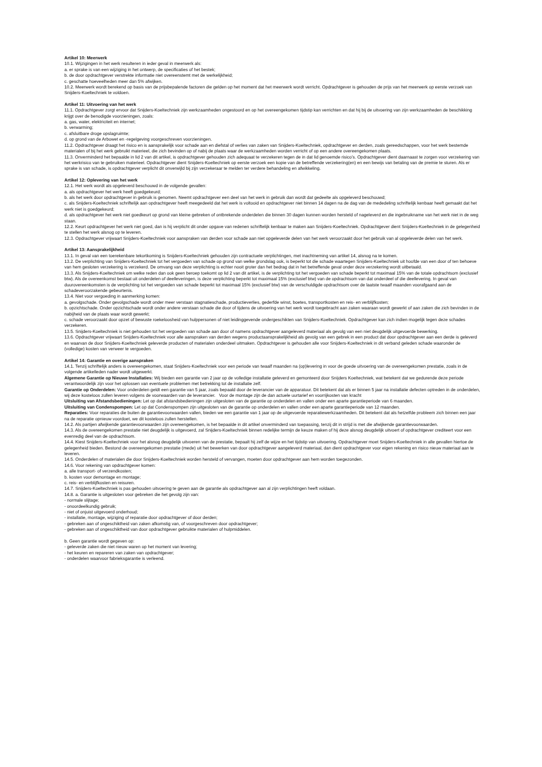Artikel 10: Meerwerk
10.1. Wijzigingen in het werk resulteren in ieder geval in meerwerk als:
a. er sprake is van een wijziging in het ontwerp, de specificaties of het bestek;
b. de door opdrachtgever verstrekte informatie niet overeenstemt met de werkelijkheid;
c. geschatte hoeveelheden meer dan 5% afwijken.
10.2. Meerwerk wordt berekend op basis van de prijsbepalende factoren die gelden op het moment dat het meerwerk wordt verricht. Opdrachtgever is gehouden de prijs van het meerwerk op eerste verzoek van Snijders-Koeltechniek te voldoen.
Artikel 11: Uitvoering van het werk
11.1. Opdrachtgever zorgt ervoor dat Snijders-Koeltechniek zijn werkzaamheden ongestoord en op het overeengekomen tijdstip kan verrichten en dat hij bij de uitvoering van zijn werkzaamheden de beschikking krijgt over de benodigde voorzieningen, zoals:
a. gas, water, elektriciteit en internet;
b. verwarming;
c. afsluitbare droge opslagruimte;
d. op grond van de Arbowet en -regelgeving voorgeschreven voorzieningen.
11.2. Opdrachtgever draagt het risico en is aansprakelijk voor schade aan en diefstal of verlies van zaken van Snijders-Koeltechniek, opdrachtgever en derden, zoals gereedschappen, voor het werk bestemde materialen of bij het werk gebruikt materieel, die zich bevinden op of nabij de plaats waar de werkzaamheden worden verricht of op een andere overeengekomen plaats.
11.3. Onverminderd het bepaalde in lid 2 van dit artikel, is opdrachtgever gehouden zich adequaat te verzekeren tegen de in dat lid genoemde risico’s. Opdrachtgever dient daarnaast te zorgen voor verzekering van het werkrisico van te gebruiken materieel. Opdrachtgever dient Snijders-Koeltechniek op eerste verzoek een kopie van de betreffende verzekering(en) en een bewijs van betaling van de premie te sturen. Als er sprake is van schade, is opdrachtgever verplicht dit onverwijld bij zijn verzekeraar te melden ter verdere behandeling en afwikkeling.
Artikel 12: Oplevering van het werk
12.1. Het werk wordt als opgeleverd beschouwd in de volgende gevallen:
a. als opdrachtgever het werk heeft goedgekeurd;
b. als het werk door opdrachtgever in gebruik is genomen. Neemt opdrachtgever een deel van het werk in gebruik dan wordt dat gedeelte als opgeleverd beschouwd;
c. als Snijders-Koeltechniek schriftelijk aan opdrachtgever heeft meegedeeld dat het werk is voltooid en opdrachtgever niet binnen 14 dagen na de dag van de mededeling schriftelijk kenbaar heeft gemaakt dat het werk niet is goedgekeurd;
d. als opdrachtgever het werk niet goedkeurt op grond van kleine gebreken of ontbrekende onderdelen die binnen 30 dagen kunnen worden hersteld of nageleverd en die ingebruikname van het werk niet in de weg staan.
12.2. Keurt opdrachtgever het werk niet goed, dan is hij verplicht dit onder opgave van redenen schriftelijk kenbaar te maken aan Snijders-Koeltechniek. Opdrachtgever dient Snijders-Koeltechniek in de gelegenheid te stellen het werk alsnog op te leveren.
12.3. Opdrachtgever vrijwaart Snijders-Koeltechniek voor aanspraken van derden voor schade aan niet opgeleverde delen van het werk veroorzaakt door het gebruik van al opgeleverde delen van het werk.
Artikel 13: Aansprakelijkheid
13.1. In geval van een toerekenbare tekortkoming is Snijders-Koeltechniek gehouden zijn contractuele verplichtingen, met inachtneming van artikel 14, alsnog na te komen.
13.2. De verplichting van Snijders-Koeltechniek tot het vergoeden van schade op grond van welke grondslag ook, is beperkt tot die schade waartegen Snijders-Koeltechniek uit hoofde van een door of ten behoeve van hem gesloten verzekering is verzekerd. De omvang van deze verplichting is echter nooit groter dan het bedrag dat in het betreffende geval onder deze verzekering wordt uitbetaald.
13.3. Als Snijders-Koeltechniek om welke reden dan ook geen beroep toekomt op lid 2 van dit artikel, is de verplichting tot het vergoeden van schade beperkt tot maximaal 15% van de totale opdrachtsom (exclusief btw). Als de overeenkomst bestaat uit onderdelen of deelleveringen, is deze verplichting beperkt tot maximaal 15% (exclusief btw) van de opdrachtsom van dat onderdeel of die deellevering. In geval van duurovereenkomsten is de verplichting tot het vergoeden van schade beperkt tot maximaal 15% (exclusief btw) van de verschuldigde opdrachtsom over de laatste twaalf maanden voorafgaand aan de schadeveroorzakende gebeurtenis.
13.4. Niet voor vergoeding in aanmerking komen:
a. gevolgschade. Onder gevolgschade wordt onder meer verstaan stagnatieschade, productieverlies, gederfde winst, boetes, transportkosten en reis- en verblijfkosten;
b. opzichtschade. Onder opzichtschade wordt onder andere verstaan schade die door of tijdens de uitvoering van het werk wordt toegebracht aan zaken waaraan wordt gewerkt of aan zaken die zich bevinden in de nabijheid van de plaats waar wordt gewerkt;
c. schade veroorzaakt door opzet of bewuste roekeloosheid van hulppersonen of niet leidinggevende ondergeschikten van Snijders-Koeltechniek. Opdrachtgever kan zich indien mogelijk tegen deze schades verzekeren.
13.5. Snijders-Koeltechniek is niet gehouden tot het vergoeden van schade aan door of namens opdrachtgever aangeleverd materiaal als gevolg van een niet deugdelijk uitgevoerde bewerking.
13.6. Opdrachtgever vrijwaart Snijders-Koeltechniek voor alle aanspraken van derden wegens productaansprakelijkheid als gevolg van een gebrek in een product dat door opdrachtgever aan een derde is geleverd en waarvan de door Snijders-Koeltechniek geleverde producten of materialen onderdeel uitmaken. Opdrachtgever is gehouden alle voor Snijders-Koeltechniek in dit verband geleden schade waaronder de (volledige) kosten van verweer te vergoeden.
Artikel 14: Garantie en overige aanspraken
14.1. Tenzij schriftelijk anders is overeengekomen, staat Snijders-Koeltechniek voor een periode van twaalf maanden na (op)levering in voor de goede uitvoering van de overeengekomen prestatie, zoals in de volgende artikelleden nader wordt uitgewerkt.
Algemene Garantie op Nieuwe Installaties: Wij bieden een garantie van 2 jaar op de volledige installatie geleverd en gemonteerd door Snijders Koeltechniek, wat betekent dat we gedurende deze periode verantwoordelijk zijn voor het oplossen van eventuele problemen met betrekking tot de installatie zelf.
Garantie op Onderdelen: Voor onderdelen geldt een garantie van 5 jaar, zoals bepaald door de leverancier van de apparatuur. Dit betekent dat als er binnen 5 jaar na installatie defecten optreden in de onderdelen, wij deze kosteloos zullen leveren volgens de voorwaarden van de leverancier. Voor de montage zijn de dan actuele uurtarief en voorrijkosten van kracht
Uitsluiting van Afstandsbedieningen: Let op dat afstandsbedieningen zijn uitgesloten van de garantie op onderdelen en vallen onder een aparte garantieperiode van 6 maanden.
Uitsluiting van Condenspompen: Let op dat Condenspompen zijn uitgesloten van de garantie op onderdelen en vallen onder een aparte garantieperiode van 12 maanden.
Reparaties: Voor reparaties die buiten de garantievoorwaarden vallen, bieden we een garantie van 1 jaar op de uitgevoerde reparatiewerkzaamheden. Dit betekent dat als hetzelfde probleem zich binnen een jaar na de reparatie opnieuw voordoet, we dit kosteloos zullen herstellen.
14.2. Als partijen afwijkende garantievoorwaarden zijn overeengekomen, is het bepaalde in dit artikel onverminderd van toepassing, tenzij dit in strijd is met die afwijkende garantievoorwaarden.
14.3. Als de overeengekomen prestatie niet deugdelijk is uitgevoerd, zal Snijders-Koeltechniek binnen redelijke termijn de keuze maken of hij deze alsnog deugdelijk uitvoert of opdrachtgever crediteert voor een evenredig deel van de opdrachtsom.
14.4. Kiest Snijders-Koeltechniek voor het alsnog deugdelijk uitvoeren van de prestatie, bepaalt hij zelf de wijze en het tijdstip van uitvoering. Opdrachtgever moet Snijders-Koeltechniek in alle gevallen hiertoe de gelegenheid bieden. Bestond de overeengekomen prestatie (mede) uit het bewerken van door opdrachtgever aangeleverd materiaal, dan dient opdrachtgever voor eigen rekening en risico nieuw materiaal aan te leveren.
14.5. Onderdelen of materialen die door Snijders-Koeltechniek worden hersteld of vervangen, moeten door opdrachtgever aan hem worden toegezonden.
14.6. Voor rekening van opdrachtgever komen:
a. alle transport- of verzendkosten;
b. kosten voor demontage en montage;
c. reis- en verblijfkosten en reisuren.
14.7. Snijders-Koeltechniek is pas gehouden uitvoering te geven aan de garantie als opdrachtgever aan al zijn verplichtingen heeft voldaan.
14.8. a. Garantie is uitgesloten voor gebreken die het gevolg zijn van:
- normale slijtage;
- onoordeelkundig gebruik;
- niet of onjuist uitgevoerd onderhoud;
- installatie, montage, wijziging of reparatie door opdrachtgever of door derden;
- gebreken aan of ongeschiktheid van zaken afkomstig van, of voorgeschreven door opdrachtgever;
- gebreken aan of ongeschiktheid van door opdrachtgever gebruikte materialen of hulpmiddelen.
b. Geen garantie wordt gegeven op:
- geleverde zaken die niet nieuw waren op het moment van levering;
- het keuren en repareren van zaken van opdrachtgever;
- onderdelen waarvoor fabrieksgarantie is verleend.